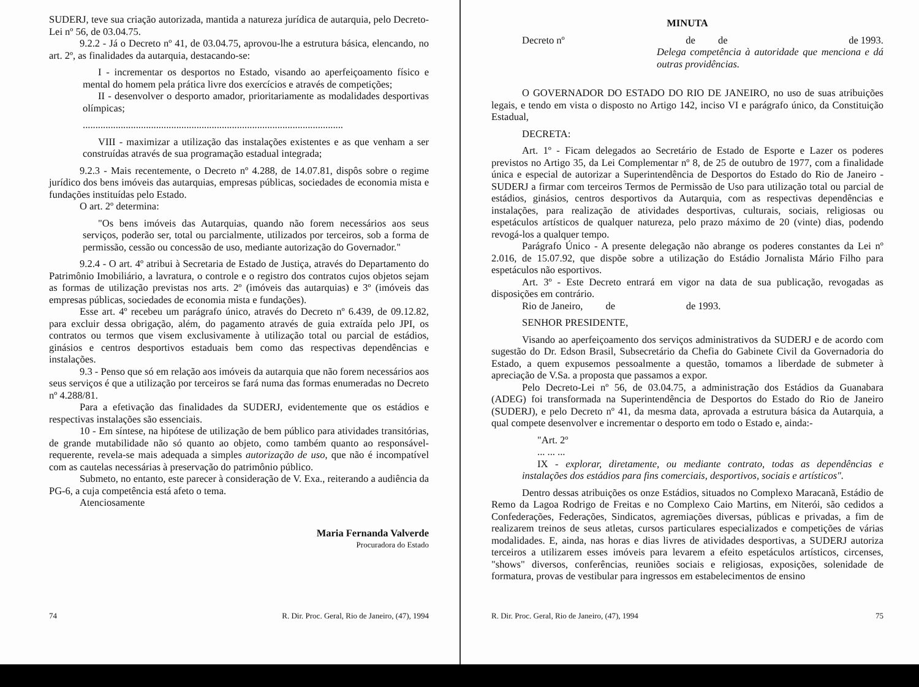SUDERJ, teve sua criação autorizada, mantida a natureza jurídica de autarquia, pelo Decreto-Lei nº 56, de 03.04.75.
9.2.2 - Já o Decreto nº 41, de 03.04.75, aprovou-lhe a estrutura básica, elencando, no art. 2º, as finalidades da autarquia, destacando-se:
I - incrementar os desportos no Estado, visando ao aperfeiçoamento físico e mental do homem pela prática livre dos exercícios e através de competições;
II - desenvolver o desporto amador, prioritariamente as modalidades desportivas olímpicas;
.......................................................................................................
VIII - maximizar a utilização das instalações existentes e as que venham a ser construídas através de sua programação estadual integrada;
9.2.3 - Mais recentemente, o Decreto nº 4.288, de 14.07.81, dispôs sobre o regime jurídico dos bens imóveis das autarquias, empresas públicas, sociedades de economia mista e fundações instituídas pelo Estado.
O art. 2º determina:
"Os bens imóveis das Autarquias, quando não forem necessários aos seus serviços, poderão ser, total ou parcialmente, utilizados por terceiros, sob a forma de permissão, cessão ou concessão de uso, mediante autorização do Governador."
9.2.4 - O art. 4º atribui à Secretaria de Estado de Justiça, através do Departamento do Patrimônio Imobiliário, a lavratura, o controle e o registro dos contratos cujos objetos sejam as formas de utilização previstas nos arts. 2º (imóveis das autarquias) e 3º (imóveis das empresas públicas, sociedades de economia mista e fundações).
Esse art. 4º recebeu um parágrafo único, através do Decreto nº 6.439, de 09.12.82, para excluir dessa obrigação, além, do pagamento através de guia extraída pelo JPI, os contratos ou termos que visem exclusivamente à utilização total ou parcial de estádios, ginásios e centros desportivos estaduais bem como das respectivas dependências e instalações.
9.3 - Penso que só em relação aos imóveis da autarquia que não forem necessários aos seus serviços é que a utilização por terceiros se fará numa das formas enumeradas no Decreto nº 4.288/81.
Para a efetivação das finalidades da SUDERJ, evidentemente que os estádios e respectivas instalações são essenciais.
10 - Em síntese, na hipótese de utilização de bem público para atividades transitórias, de grande mutabilidade não só quanto ao objeto, como também quanto ao responsável-requerente, revela-se mais adequada a simples autorização de uso, que não é incompatível com as cautelas necessárias à preservação do patrimônio público.
Submeto, no entanto, este parecer à consideração de V. Exa., reiterando a audiência da PG-6, a cuja competência está afeto o tema.
Atenciosamente
Maria Fernanda Valverde
Procuradora do Estado
74 R. Dir. Proc. Geral, Rio de Janeiro, (47), 1994
MINUTA
Decreto nº de de de 1993.
Delega competência à autoridade que menciona e dá outras providências.
O GOVERNADOR DO ESTADO DO RIO DE JANEIRO, no uso de suas atribuições legais, e tendo em vista o disposto no Artigo 142, inciso VI e parágrafo único, da Constituição Estadual,
DECRETA:
Art. 1º - Ficam delegados ao Secretário de Estado de Esporte e Lazer os poderes previstos no Artigo 35, da Lei Complementar nº 8, de 25 de outubro de 1977, com a finalidade única e especial de autorizar a Superintendência de Desportos do Estado do Rio de Janeiro - SUDERJ a firmar com terceiros Termos de Permissão de Uso para utilização total ou parcial de estádios, ginásios, centros desportivos da Autarquia, com as respectivas dependências e instalações, para realização de atividades desportivas, culturais, sociais, religiosas ou espetáculos artísticos de qualquer natureza, pelo prazo máximo de 20 (vinte) dias, podendo revogá-los a qualquer tempo.
Parágrafo Único - A presente delegação não abrange os poderes constantes da Lei nº 2.016, de 15.07.92, que dispõe sobre a utilização do Estádio Jornalista Mário Filho para espetáculos não esportivos.
Art. 3º - Este Decreto entrará em vigor na data de sua publicação, revogadas as disposições em contrário.
Rio de Janeiro, de de 1993.
SENHOR PRESIDENTE,
Visando ao aperfeiçoamento dos serviços administrativos da SUDERJ e de acordo com sugestão do Dr. Edson Brasil, Subsecretário da Chefia do Gabinete Civil da Governadoria do Estado, a quem expusemos pessoalmente a questão, tomamos a liberdade de submeter à apreciação de V.Sa. a proposta que passamos a expor.
Pelo Decreto-Lei nº 56, de 03.04.75, a administração dos Estádios da Guanabara (ADEG) foi transformada na Superintendência de Desportos do Estado do Rio de Janeiro (SUDERJ), e pelo Decreto nº 41, da mesma data, aprovada a estrutura básica da Autarquia, a qual compete desenvolver e incrementar o desporto em todo o Estado e, ainda:-
"Art. 2º
... ... ...
IX - explorar, diretamente, ou mediante contrato, todas as dependências e instalações dos estádios para fins comerciais, desportivos, sociais e artísticos".
Dentro dessas atribuições os onze Estádios, situados no Complexo Maracanã, Estádio de Remo da Lagoa Rodrigo de Freitas e no Complexo Caio Martins, em Niterói, são cedidos a Confederações, Federações, Sindicatos, agremiações diversas, públicas e privadas, a fim de realizarem treinos de seus atletas, cursos particulares especializados e competições de várias modalidades. E, ainda, nas horas e dias livres de atividades desportivas, a SUDERJ autoriza terceiros a utilizarem esses imóveis para levarem a efeito espetáculos artísticos, circenses, "shows" diversos, conferências, reuniões sociais e religiosas, exposições, solenidade de formatura, provas de vestibular para ingressos em estabelecimentos de ensino
R. Dir. Proc. Geral, Rio de Janeiro, (47), 1994 75